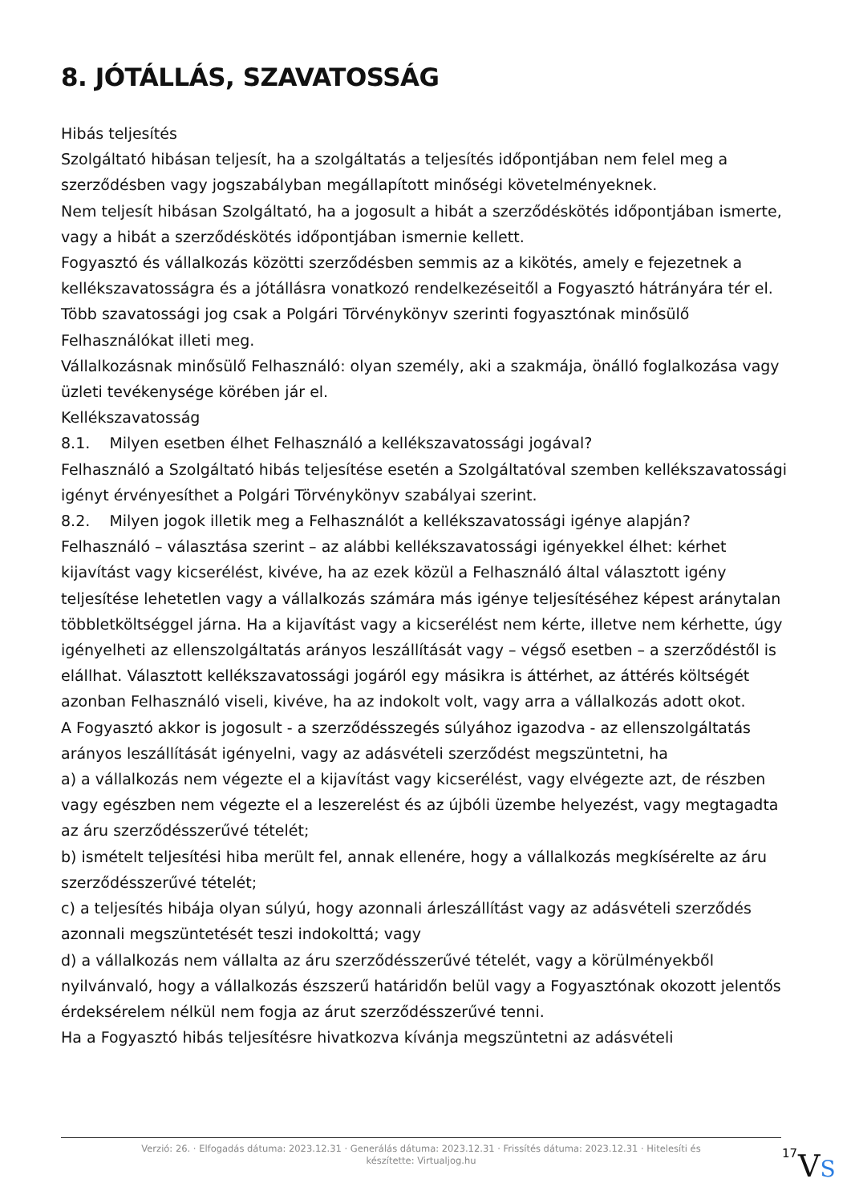8. JÓTÁLLÁS, SZAVATOSSÁG
Hibás teljesítés
Szolgáltató hibásan teljesít, ha a szolgáltatás a teljesítés időpontjában nem felel meg a szerződésben vagy jogszabályban megállapított minőségi követelményeknek.
Nem teljesít hibásan Szolgáltató, ha a jogosult a hibát a szerződéskötés időpontjában ismerte, vagy a hibát a szerződéskötés időpontjában ismernie kellett.
Fogyasztó és vállalkozás közötti szerződésben semmis az a kikötés, amely e fejezetnek a kellékszavatosságra és a jótállásra vonatkozó rendelkezéseitől a Fogyasztó hátrányára tér el.
Több szavatossági jog csak a Polgári Törvénykönyv szerinti fogyasztónak minősülő Felhasználókat illeti meg.
Vállalkozásnak minősülő Felhasználó: olyan személy, aki a szakmája, önálló foglalkozása vagy üzleti tevékenysége körében jár el.
Kellékszavatosság
8.1. Milyen esetben élhet Felhasználó a kellékszavatossági jogával?
Felhasználó a Szolgáltató hibás teljesítése esetén a Szolgáltatóval szemben kellékszavatossági igényt érvényesíthet a Polgári Törvénykönyv szabályai szerint.
8.2. Milyen jogok illetik meg a Felhasználót a kellékszavatossági igénye alapján?
Felhasználó – választása szerint – az alábbi kellékszavatossági igényekkel élhet: kérhet kijavítást vagy kicserélést, kivéve, ha az ezek közül a Felhasználó által választott igény teljesítése lehetetlen vagy a vállalkozás számára más igénye teljesítéséhez képest aránytalan többletköltséggel járna. Ha a kijavítást vagy a kicserélést nem kérte, illetve nem kérhette, úgy igényelheti az ellenszolgáltatás arányos leszállítását vagy – végső esetben – a szerződéstől is elállhat. Választott kellékszavatossági jogáról egy másikra is áttérhet, az áttérés költségét azonban Felhasználó viseli, kivéve, ha az indokolt volt, vagy arra a vállalkozás adott okot.
A Fogyasztó akkor is jogosult - a szerződésszegés súlyához igazodva - az ellenszolgáltatás arányos leszállítását igényelni, vagy az adásvételi szerződést megszüntetni, ha
a) a vállalkozás nem végezte el a kijavítást vagy kicserélést, vagy elvégezte azt, de részben vagy egészben nem végezte el a leszerelést és az újbóli üzembe helyezést, vagy megtagadta az áru szerződésszerűvé tételét;
b) ismételt teljesítési hiba merült fel, annak ellenére, hogy a vállalkozás megkísérelte az áru szerződésszerűvé tételét;
c) a teljesítés hibája olyan súlyú, hogy azonnali árleszállítást vagy az adásvételi szerződés azonnali megszüntetését teszi indokolttá; vagy
d) a vállalkozás nem vállalta az áru szerződésszerűvé tételét, vagy a körülményekből nyilvánvaló, hogy a vállalkozás észszerű határidőn belül vagy a Fogyasztónak okozott jelentős érdeksérelem nélkül nem fogja az árut szerződésszerűvé tenni.
Ha a Fogyasztó hibás teljesítésre hivatkozva kívánja megszüntetni az adásvételi
Verzió: 26. · Elfogadás dátuma: 2023.12.31 · Generálás dátuma: 2023.12.31 · Frissítés dátuma: 2023.12.31 · Hitelesíti és készítette: Virtualjog.hu
17
VS